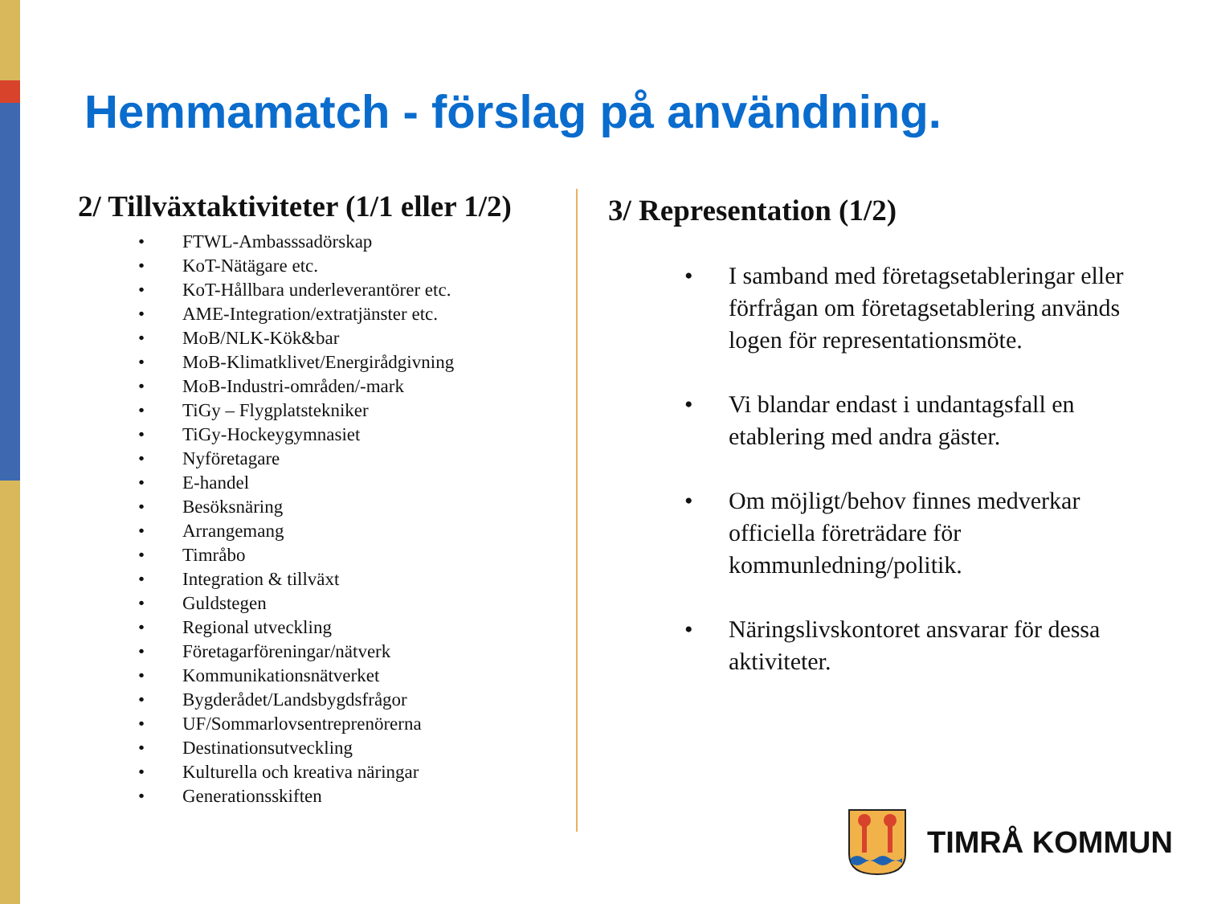Hemmamatch - förslag på användning.
2/ Tillväxtaktiviteter (1/1 eller 1/2)
• FTWL-Ambasssadörskap
• KoT-Nätägare etc.
• KoT-Hållbara underleverantörer etc.
• AME-Integration/extratjänster etc.
• MoB/NLK-Kök&bar
• MoB-Klimatklivet/Energirådgivning
• MoB-Industri-områden/-mark
• TiGy – Flygplatstekniker
• TiGy-Hockeygymnasiet
• Nyföretagare
• E-handel
• Besöksnäring
• Arrangemang
• Timråbo
• Integration & tillväxt
• Guldstegen
• Regional utveckling
• Företagarföreningar/nätverk
• Kommunikationsnätverket
• Bygderådet/Landsbygdsfrågor
• UF/Sommarlovsentreprenörerna
• Destinationsutveckling
• Kulturella och kreativa näringar
• Generationsskiften
3/ Representation (1/2)
• I samband med företagsetableringar eller förfrågan om företagsetablering används logen för representationsmöte.
• Vi blandar endast i undantagsfall en etablering med andra gäster.
• Om möjligt/behov finnes medverkar officiella företrädare för kommunledning/politik.
• Näringslivskontoret ansvarar för dessa aktiviteter.
TIMRÅ KOMMUN